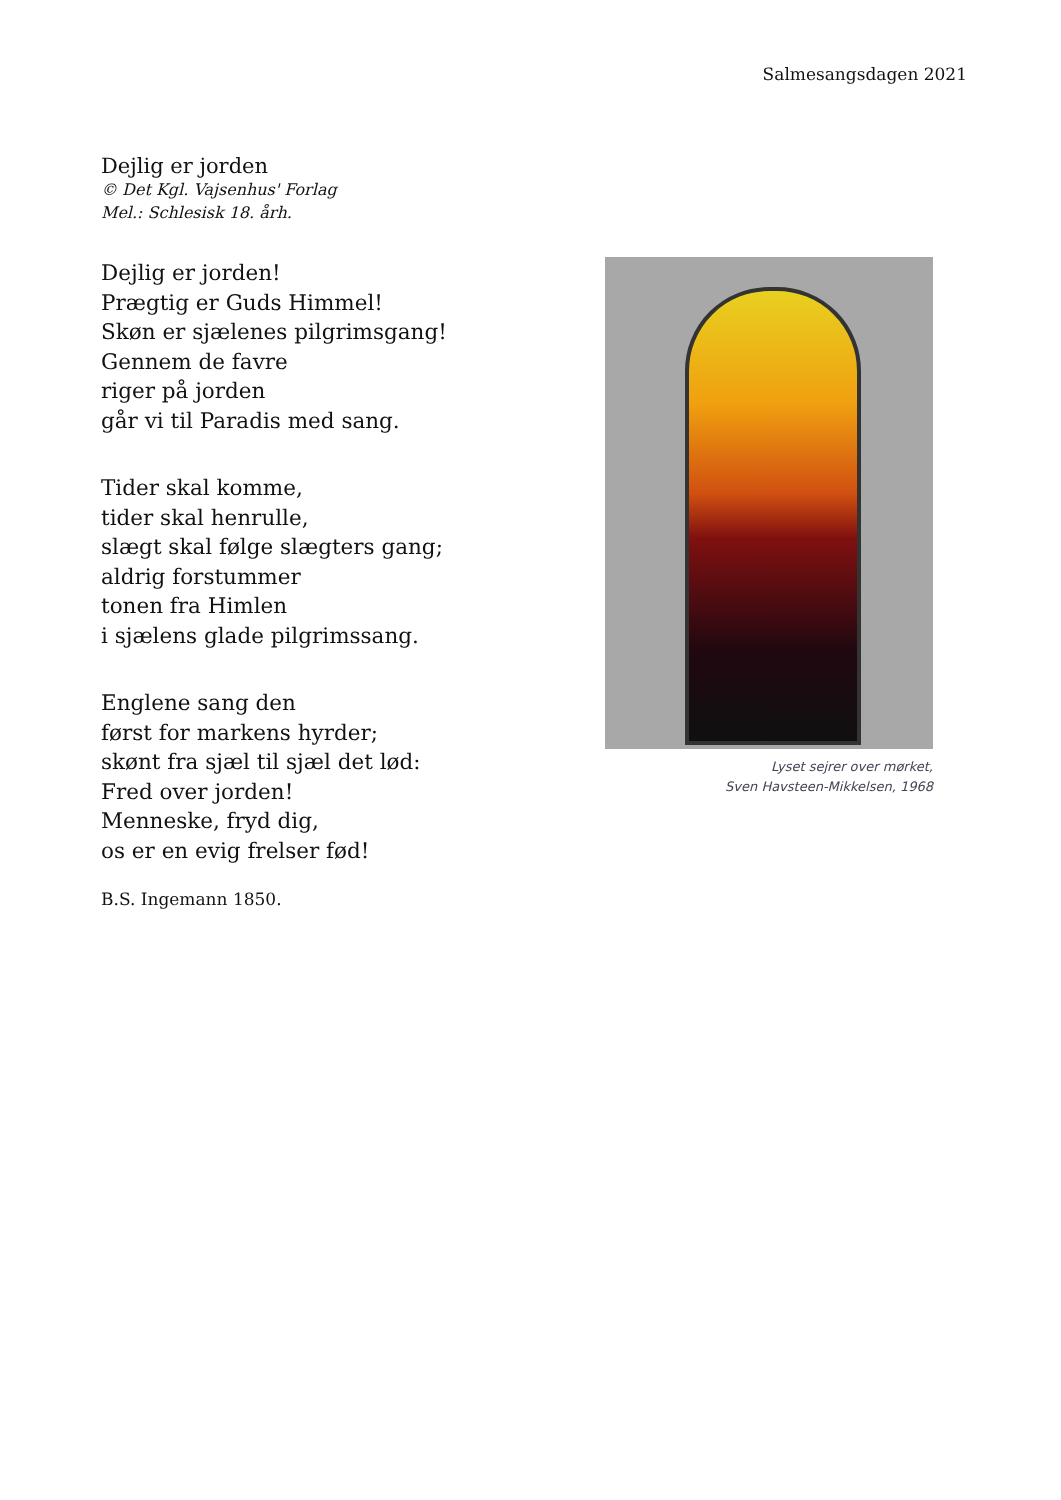Salmesangsdagen 2021
Dejlig er jorden
© Det Kgl. Vajsenhus' Forlag
Mel.: Schlesisk 18. årh.
Dejlig er jorden!
Prægtig er Guds Himmel!
Skøn er sjælenes pilgrimsgang!
Gennem de favre
riger på jorden
går vi til Paradis med sang.
Tider skal komme,
tider skal henrulle,
slægt skal følge slægters gang;
aldrig forstummer
tonen fra Himlen
i sjælens glade pilgrimssang.
Englene sang den
først for markens hyrder;
skønt fra sjæl til sjæl det lød:
Fred over jorden!
Menneske, fryd dig,
os er en evig frelser fød!
B.S. Ingemann 1850.
Lyset sejrer over mørket,
Sven Havsteen-Mikkelsen, 1968